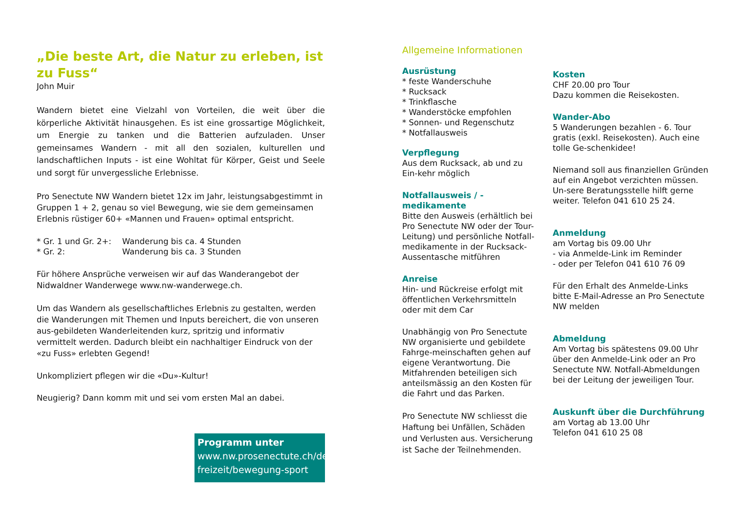„Die beste Art, die Natur zu erleben, ist zu Fuss“
John Muir
Wandern bietet eine Vielzahl von Vorteilen, die weit über die körperliche Aktivität hinausgehen. Es ist eine grossartige Möglichkeit, um Energie zu tanken und die Batterien aufzuladen. Unser gemeinsames Wandern - mit all den sozialen, kulturellen und landschaftlichen Inputs - ist eine Wohltat für Körper, Geist und Seele und sorgt für unvergessliche Erlebnisse.
Pro Senectute NW Wandern bietet 12x im Jahr, leistungsabgestimmt in Gruppen 1 + 2, genau so viel Bewegung, wie sie dem gemeinsamen Erlebnis rüstiger 60+ «Mannen und Frauen» optimal entspricht.
| * Gr. 1 und Gr. 2+: | Wanderung bis ca. 4 Stunden |
| * Gr. 2: | Wanderung bis ca. 3 Stunden |
Für höhere Ansprüche verweisen wir auf das Wanderangebot der Nidwaldner Wanderwege www.nw-wanderwege.ch.
Um das Wandern als gesellschaftliches Erlebnis zu gestalten, werden die Wanderungen mit Themen und Inputs bereichert, die von unseren aus-gebildeten Wanderleitenden kurz, spritzig und informativ vermittelt werden. Dadurch bleibt ein nachhaltiger Eindruck von der «zu Fuss» erlebten Gegend!
Unkompliziert pflegen wir die «Du»-Kultur!
Neugierig? Dann komm mit und sei vom ersten Mal an dabei.
Programm unter
www.nw.prosenectute.ch/de/
freizeit/bewegung-sport
Allgemeine Informationen
Ausrüstung
* feste Wanderschuhe
* Rucksack
* Trinkflasche
* Wanderstöcke empfohlen
* Sonnen- und Regenschutz
* Notfallausweis
Verpflegung
Aus dem Rucksack, ab und zu Ein-kehr möglich
Notfallausweis / -medikamente
Bitte den Ausweis (erhältlich bei Pro Senectute NW oder der Tour-Leitung) und persönliche Notfall-medikamente in der Rucksack-Aussentasche mitführen
Anreise
Hin- und Rückreise erfolgt mit öffentlichen Verkehrsmitteln oder mit dem Car
Unabhängig von Pro Senectute NW organisierte und gebildete Fahrge-meinschaften gehen auf eigene Verantwortung. Die Mitfahrenden beteiligen sich anteilsmässig an den Kosten für die Fahrt und das Parken.
Pro Senectute NW schliesst die Haftung bei Unfällen, Schäden und Verlusten aus. Versicherung ist Sache der Teilnehmenden.
Kosten
CHF 20.00 pro Tour
Dazu kommen die Reisekosten.
Wander-Abo
5 Wanderungen bezahlen - 6. Tour gratis (exkl. Reisekosten). Auch eine tolle Ge-schenkidee!
Niemand soll aus finanziellen Gründen auf ein Angebot verzichten müssen. Un-sere Beratungsstelle hilft gerne weiter. Telefon 041 610 25 24.
Anmeldung
am Vortag bis 09.00 Uhr
- via Anmelde-Link im Reminder
- oder per Telefon 041 610 76 09
Für den Erhalt des Anmelde-Links bitte E-Mail-Adresse an Pro Senectute NW melden
Abmeldung
Am Vortag bis spätestens 09.00 Uhr über den Anmelde-Link oder an Pro Senectute NW. Notfall-Abmeldungen bei der Leitung der jeweiligen Tour.
Auskunft über die Durchführung
am Vortag ab 13.00 Uhr
Telefon 041 610 25 08